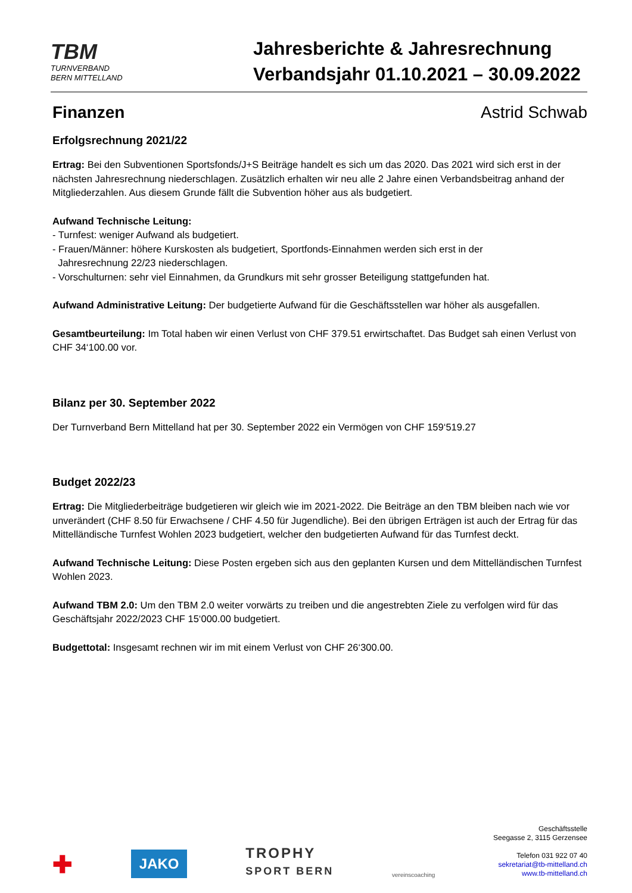TBM
TURNVERBAND
BERN MITTELLAND
Jahresberichte & Jahresrechnung
Verbandsjahr 01.10.2021 – 30.09.2022
Finanzen Astrid Schwab
Erfolgsrechnung 2021/22
Ertrag: Bei den Subventionen Sportsfonds/J+S Beiträge handelt es sich um das 2020. Das 2021 wird sich erst in der nächsten Jahresrechnung niederschlagen. Zusätzlich erhalten wir neu alle 2 Jahre einen Verbandsbeitrag anhand der Mitgliederzahlen. Aus diesem Grunde fällt die Subvention höher aus als budgetiert.
Aufwand Technische Leitung:
- Turnfest: weniger Aufwand als budgetiert.
- Frauen/Männer: höhere Kurskosten als budgetiert, Sportfonds-Einnahmen werden sich erst in der
Jahresrechnung 22/23 niederschlagen.
- Vorschulturnen: sehr viel Einnahmen, da Grundkurs mit sehr grosser Beteiligung stattgefunden hat.
Aufwand Administrative Leitung: Der budgetierte Aufwand für die Geschäftsstellen war höher als ausgefallen.
Gesamtbeurteilung: Im Total haben wir einen Verlust von CHF 379.51 erwirtschaftet. Das Budget sah einen Verlust von CHF 34‘100.00 vor.
Bilanz per 30. September 2022
Der Turnverband Bern Mittelland hat per 30. September 2022 ein Vermögen von CHF 159‘519.27
Budget 2022/23
Ertrag: Die Mitgliederbeiträge budgetieren wir gleich wie im 2021-2022. Die Beiträge an den TBM bleiben nach wie vor unverändert (CHF 8.50 für Erwachsene / CHF 4.50 für Jugendliche). Bei den übrigen Erträgen ist auch der Ertrag für das Mittelländische Turnfest Wohlen 2023 budgetiert, welcher den budgetierten Aufwand für das Turnfest deckt.
Aufwand Technische Leitung: Diese Posten ergeben sich aus den geplanten Kursen und dem Mittelländischen Turnfest Wohlen 2023.
Aufwand TBM 2.0: Um den TBM 2.0 weiter vorwärts zu treiben und die angestrebten Ziele zu verfolgen wird für das Geschäftsjahr 2022/2023 CHF 15‘000.00 budgetiert.
Budgettotal: Insgesamt rechnen wir im mit einem Verlust von CHF 26‘300.00.
✚ JAKO TROPHY
SPORT BERN vereinscoaching
Geschäftsstelle
Seegasse 2, 3115 Gerzensee
Telefon 031 922 07 40
sekretariat@tb-mittelland.ch
www.tb-mittelland.ch